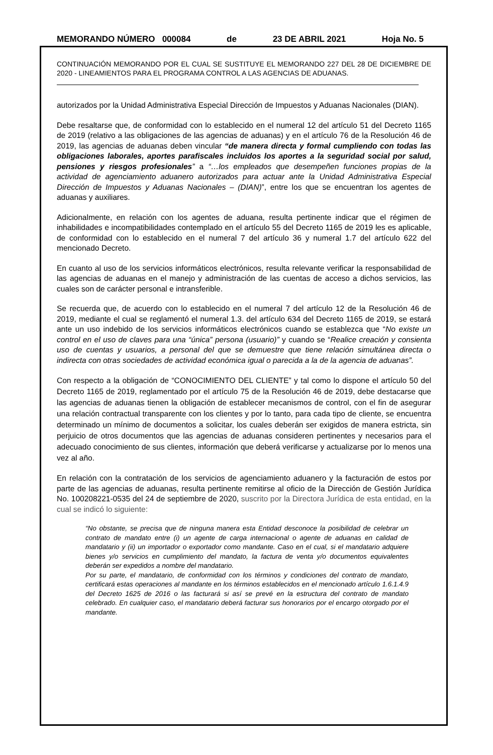MEMORANDO NÚMERO 000084 de 23 DE ABRIL 2021 Hoja No. 5
CONTINUACIÓN MEMORANDO POR EL CUAL SE SUSTITUYE EL MEMORANDO 227 DEL 28 DE DICIEMBRE DE 2020 - LINEAMIENTOS PARA EL PROGRAMA CONTROL A LAS AGENCIAS DE ADUANAS.
autorizados por la Unidad Administrativa Especial Dirección de Impuestos y Aduanas Nacionales (DIAN).
Debe resaltarse que, de conformidad con lo establecido en el numeral 12 del artículo 51 del Decreto 1165 de 2019 (relativo a las obligaciones de las agencias de aduanas) y en el artículo 76 de la Resolución 46 de 2019, las agencias de aduanas deben vincular “de manera directa y formal cumpliendo con todas las obligaciones laborales, aportes parafiscales incluidos los aportes a la seguridad social por salud, pensiones y riesgos profesionales” a “…los empleados que desempeñen funciones propias de la actividad de agenciamiento aduanero autorizados para actuar ante la Unidad Administrativa Especial Dirección de Impuestos y Aduanas Nacionales – (DIAN)”, entre los que se encuentran los agentes de aduanas y auxiliares.
Adicionalmente, en relación con los agentes de aduana, resulta pertinente indicar que el régimen de inhabilidades e incompatibilidades contemplado en el artículo 55 del Decreto 1165 de 2019 les es aplicable, de conformidad con lo establecido en el numeral 7 del artículo 36 y numeral 1.7 del artículo 622 del mencionado Decreto.
En cuanto al uso de los servicios informáticos electrónicos, resulta relevante verificar la responsabilidad de las agencias de aduanas en el manejo y administración de las cuentas de acceso a dichos servicios, las cuales son de carácter personal e intransferible.
Se recuerda que, de acuerdo con lo establecido en el numeral 7 del artículo 12 de la Resolución 46 de 2019, mediante el cual se reglamentó el numeral 1.3. del artículo 634 del Decreto 1165 de 2019, se estará ante un uso indebido de los servicios informáticos electrónicos cuando se establezca que “No existe un control en el uso de claves para una “única” persona (usuario)” y cuando se “Realice creación y consienta uso de cuentas y usuarios, a personal del que se demuestre que tiene relación simultánea directa o indirecta con otras sociedades de actividad económica igual o parecida a la de la agencia de aduanas”.
Con respecto a la obligación de “CONOCIMIENTO DEL CLIENTE” y tal como lo dispone el artículo 50 del Decreto 1165 de 2019, reglamentado por el artículo 75 de la Resolución 46 de 2019, debe destacarse que las agencias de aduanas tienen la obligación de establecer mecanismos de control, con el fin de asegurar una relación contractual transparente con los clientes y por lo tanto, para cada tipo de cliente, se encuentra determinado un mínimo de documentos a solicitar, los cuales deberán ser exigidos de manera estricta, sin perjuicio de otros documentos que las agencias de aduanas consideren pertinentes y necesarios para el adecuado conocimiento de sus clientes, información que deberá verificarse y actualizarse por lo menos una vez al año.
En relación con la contratación de los servicios de agenciamiento aduanero y la facturación de estos por parte de las agencias de aduanas, resulta pertinente remitirse al oficio de la Dirección de Gestión Jurídica No. 100208221-0535 del 24 de septiembre de 2020, suscrito por la Directora Jurídica de esta entidad, en la cual se indicó lo siguiente:
“No obstante, se precisa que de ninguna manera esta Entidad desconoce la posibilidad de celebrar un contrato de mandato entre (i) un agente de carga internacional o agente de aduanas en calidad de mandatario y (ii) un importador o exportador como mandante. Caso en el cual, si el mandatario adquiere bienes y/o servicios en cumplimiento del mandato, la factura de venta y/o documentos equivalentes deberán ser expedidos a nombre del mandatario.
Por su parte, el mandatario, de conformidad con los términos y condiciones del contrato de mandato, certificará estas operaciones al mandante en los términos establecidos en el mencionado artículo 1.6.1.4.9 del Decreto 1625 de 2016 o las facturará si así se prevé en la estructura del contrato de mandato celebrado. En cualquier caso, el mandatario deberá facturar sus honorarios por el encargo otorgado por el mandante.